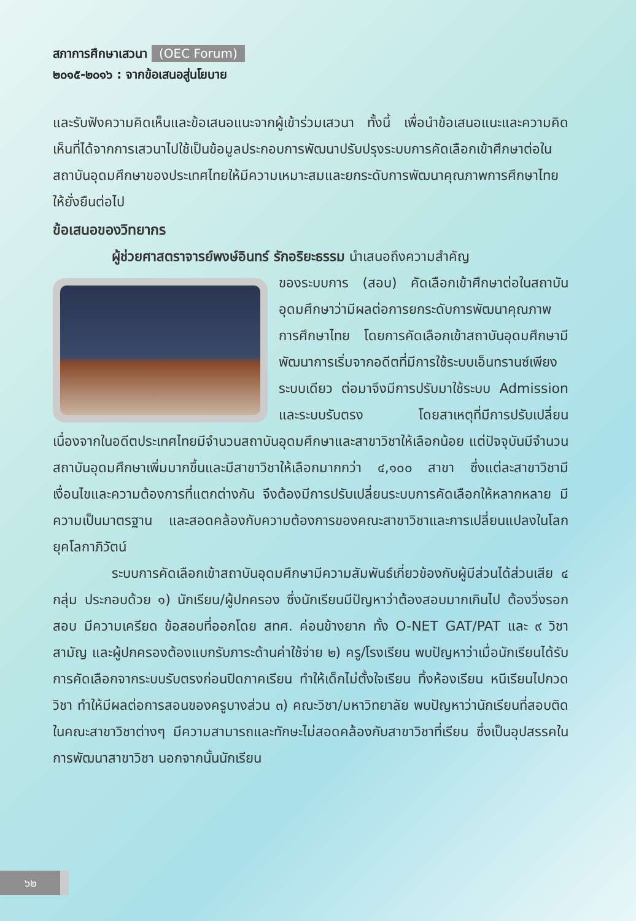สภาการศึกษาเสวนา (OEC Forum)
๒๐๑๕-๒๐๑๖ : จากข้อเสนอสู่นโยบาย
และรับฟังความคิดเห็นและข้อเสนอแนะจากผู้เข้าร่วมเสวนา ทั้งนี้ เพื่อนำข้อเสนอแนะและความคิดเห็นที่ได้จากการเสวนาไปใช้เป็นข้อมูลประกอบการพัฒนาปรับปรุงระบบการคัดเลือกเข้าศึกษาต่อในสถาบันอุดมศึกษาของประเทศไทยให้มีความเหมาะสมและยกระดับการพัฒนาคุณภาพการศึกษาไทยให้ยั่งยืนต่อไป
ข้อเสนอของวิทยากร
ผู้ช่วยศาสตราจารย์พงษ์อินทร์ รักอริยะธรรม นำเสนอถึงความสำคัญ
ของระบบการ (สอบ) คัดเลือกเข้าศึกษาต่อในสถาบันอุดมศึกษาว่ามีผลต่อการยกระดับการพัฒนาคุณภาพการศึกษาไทย โดยการคัดเลือกเข้าสถาบันอุดมศึกษามีพัฒนาการเริ่มจากอดีตที่มีการใช้ระบบเอ็นทรานซ์เพียงระบบเดียว ต่อมาจึงมีการปรับมาใช้ระบบ Admission และระบบรับตรง โดยสาเหตุที่มีการปรับเปลี่ยน เนื่องจากในอดีตประเทศไทยมีจำนวนสถาบันอุดมศึกษาและสาขาวิชาให้เลือกน้อย แต่ปัจจุบันมีจำนวนสถาบันอุดมศึกษาเพิ่มมากขึ้นและมีสาขาวิชาให้เลือกมากกว่า ๔,๑๐๐ สาขา ซึ่งแต่ละสาขาวิชามีเงื่อนไขและความต้องการที่แตกต่างกัน จึงต้องมีการปรับเปลี่ยนระบบการคัดเลือกให้หลากหลาย มีความเป็นมาตรฐาน และสอดคล้องกับความต้องการของคณะสาขาวิชาและการเปลี่ยนแปลงในโลกยุคโลกาภิวัตน์
ระบบการคัดเลือกเข้าสถาบันอุดมศึกษามีความสัมพันธ์เกี่ยวข้องกับผู้มีส่วนได้ส่วนเสีย ๔ กลุ่ม ประกอบด้วย ๑) นักเรียน/ผู้ปกครอง ซึ่งนักเรียนมีปัญหาว่าต้องสอบมากเกินไป ต้องวิ่งรอกสอบ มีความเครียด ข้อสอบที่ออกโดย สทศ. ค่อนข้างยาก ทั้ง O-NET GAT/PAT และ ๙ วิชาสามัญ และผู้ปกครองต้องแบกรับภาระด้านค่าใช้จ่าย ๒) ครู/โรงเรียน พบปัญหาว่าเมื่อนักเรียนได้รับการคัดเลือกจากระบบรับตรงก่อนปิดภาคเรียน ทำให้เด็กไม่ตั้งใจเรียน ทิ้งห้องเรียน หนีเรียนไปกวดวิชา ทำให้มีผลต่อการสอนของครูบางส่วน ๓) คณะวิชา/มหาวิทยาลัย พบปัญหาว่านักเรียนที่สอบติดในคณะสาขาวิชาต่างๆ มีความสามารถและทักษะไม่สอดคล้องกับสาขาวิชาที่เรียน ซึ่งเป็นอุปสรรคในการพัฒนาสาขาวิชา นอกจากนั้นนักเรียน
๖๒